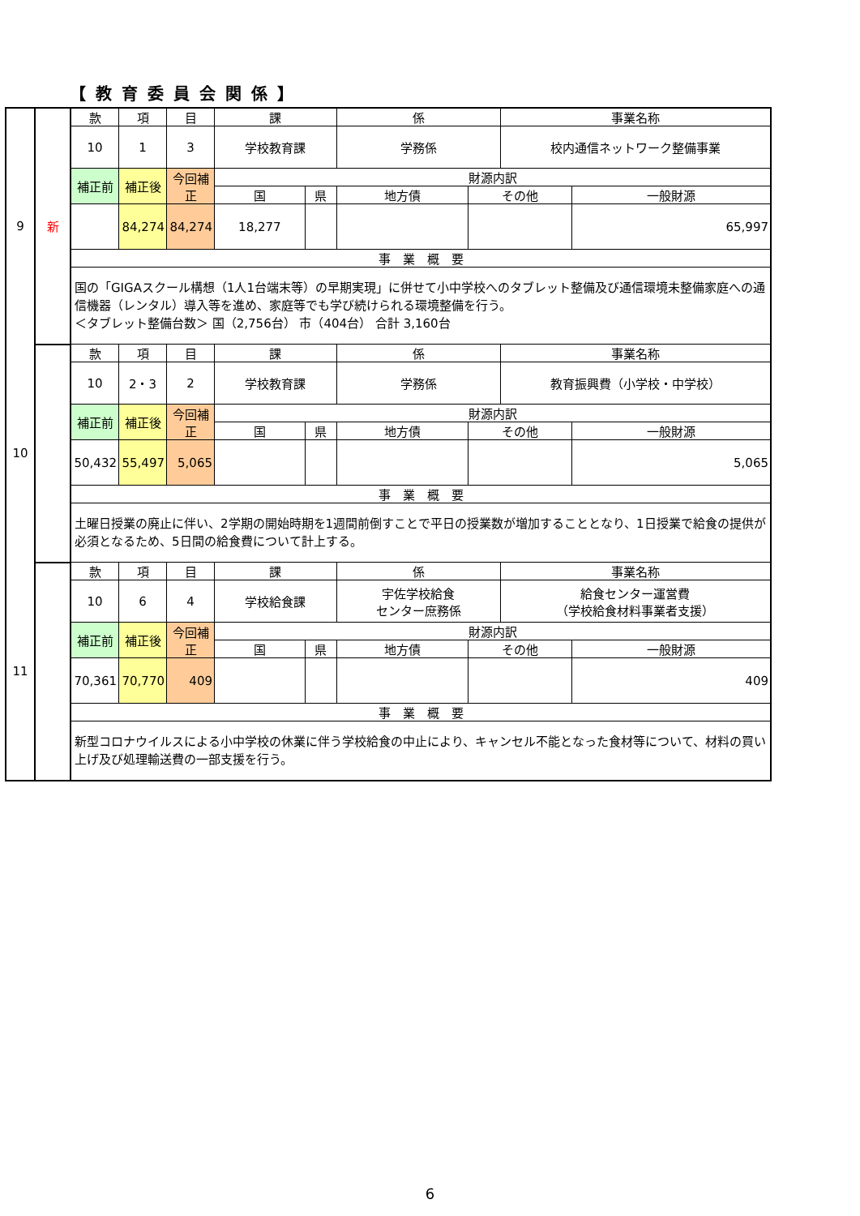【教育委員会関係】
| 9 | 新 | 款 | 項 | 目 | 課 | | 係 | | 事業名称 | |
| | | 10 | 1 | 3 | 学校教育課 | | 学務係 | | 校内通信ネットワーク整備事業 | |
| | | 補正前 | 補正後 | 今回補正 | 財源内訳 | | | | | |
| | | | | | 国 | 県 | 地方債 | その他 | | 一般財源 |
| | | | 84,274 | 84,274 | 18,277 | | | | | 65,997 |
| | | 事 業 概 要 | | | | | | | | |
| | | 国の「GIGAスクール構想（1人1台端末等）の早期実現」に併せて小中学校へのタブレット整備及び通信環境未整備家庭への通信機器（レンタル）導入等を進め、家庭等でも学び続けられる環境整備を行う。 ＜タブレット整備台数＞ 国（2,756台） 市（404台） 合計 3,160台 | | | | | | | | |
| 10 | | 款 | 項 | 目 | 課 | | 係 | | 事業名称 | |
| | | 10 | 2・3 | 2 | 学校教育課 | | 学務係 | | 教育振興費（小学校・中学校） | |
| | | 補正前 | 補正後 | 今回補正 | 財源内訳 | | | | | |
| | | | | | 国 | 県 | 地方債 | その他 | | 一般財源 |
| | | 50,432 | 55,497 | 5,065 | | | | | | 5,065 |
| | | 事 業 概 要 | | | | | | | | |
| | | 土曜日授業の廃止に伴い、2学期の開始時期を1週間前倒すことで平日の授業数が増加することとなり、1日授業で給食の提供が必須となるため、5日間の給食費について計上する。 | | | | | | | | |
| 11 | | 款 | 項 | 目 | 課 | | 係 | | 事業名称 | |
| | | 10 | 6 | 4 | 学校給食課 | | 宇佐学校給食 センター庶務係 | | 給食センター運営費 （学校給食材料事業者支援） | |
| | | 補正前 | 補正後 | 今回補正 | 財源内訳 | | | | | |
| | | | | | 国 | 県 | 地方債 | その他 | | 一般財源 |
| | | 70,361 | 70,770 | 409 | | | | | | 409 |
| | | 事 業 概 要 | | | | | | | | |
| | | 新型コロナウイルスによる小中学校の休業に伴う学校給食の中止により、キャンセル不能となった食材等について、材料の買い上げ及び処理輸送費の一部支援を行う。 | | | | | | | | |
6